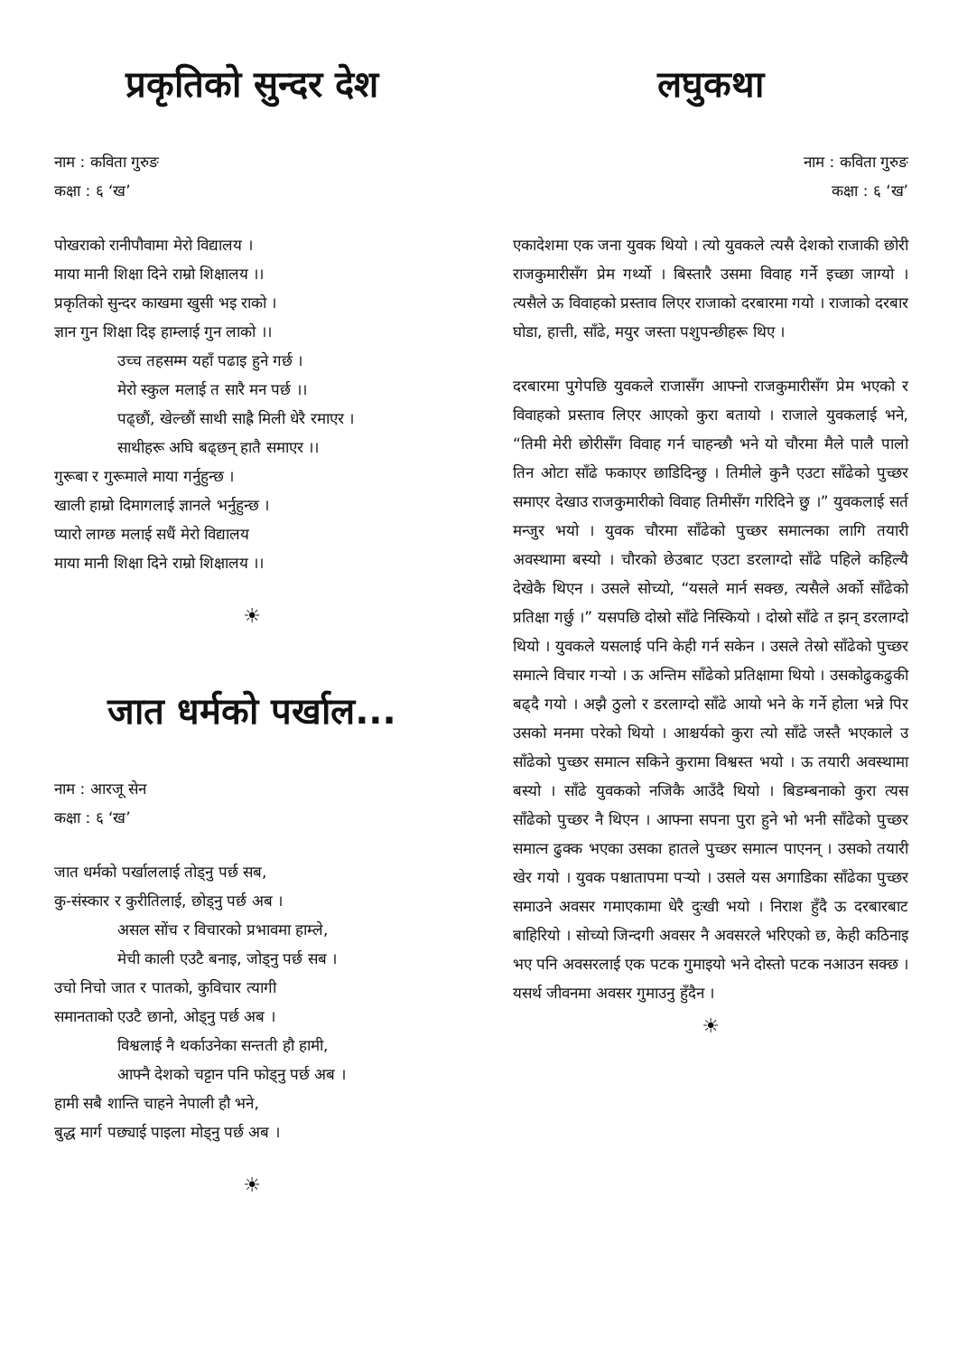प्रकृतिको सुन्दर देश
नाम : कविता गुरुङ
कक्षा : ६ ‘ख’
पोखराको रानीपौवामा मेरो विद्यालय ।
माया मानी शिक्षा दिने राम्रो शिक्षालय ।।
प्रकृतिको सुन्दर काखमा खुसी भइ राको ।
ज्ञान गुन शिक्षा दिइ हाम्लाई गुन लाको ।।
उच्च तहसम्म यहाँ पढाइ हुने गर्छ ।
मेरो स्कुल मलाई त सारै मन पर्छ ।।
पढ्छौं, खेल्छौं साथी साह्रै मिली धेरै रमाएर ।
साथीहरू अघि बढ्छन् हातै समाएर ।।
गुरूबा र गुरूमाले माया गर्नुहुन्छ ।
खाली हाम्रो दिमागलाई ज्ञानले भर्नुहुन्छ ।
प्यारो लाग्छ मलाई सधैं मेरो विद्यालय
माया मानी शिक्षा दिने राम्रो शिक्षालय ।।
☀
जात धर्मको पर्खाल...
नाम : आरजू सेन
कक्षा : ६ ‘ख’
जात धर्मको पर्खाललाई तोड्नु पर्छ सब,
कु-संस्कार र कुरीतिलाई, छोड्नु पर्छ अब ।
असल सोंच र विचारको प्रभावमा हाम्ले,
मेची काली एउटै बनाइ, जोड्नु पर्छ सब ।
उचो निचो जात र पातको, कुविचार त्यागी
समानताको एउटै छानो, ओड्नु पर्छ अब ।
विश्वलाई नै थर्काउनेका सन्तती हौ हामी,
आफ्नै देशको चट्टान पनि फोड्नु पर्छ अब ।
हामी सबै शान्ति चाहने नेपाली हौ भने,
बुद्ध मार्ग पछ्याई पाइला मोड्नु पर्छ अब ।
☀
लघुकथा
नाम : कविता गुरुङ
कक्षा : ६ ‘ख’
एकादेशमा एक जना युवक थियो । त्यो युवकले त्यसै देशको राजाकी छोरी राजकुमारीसँग प्रेम गर्थ्यो । बिस्तारै उसमा विवाह गर्ने इच्छा जाग्यो । त्यसैले ऊ विवाहको प्रस्ताव लिएर राजाको दरबारमा गयो । राजाको दरबार घोडा, हात्ती, साँढे, मयुर जस्ता पशुपन्छीहरू थिए ।
दरबारमा पुगेपछि युवकले राजासँग आफ्नो राजकुमारीसँग प्रेम भएको र विवाहको प्रस्ताव लिएर आएको कुरा बतायो । राजाले युवकलाई भने, “तिमी मेरी छोरीसँग विवाह गर्न चाहन्छौ भने यो चौरमा मैले पालै पालो तिन ओटा साँढे फकाएर छाडिदिन्छु । तिमीले कुनै एउटा साँढेको पुच्छर समाएर देखाउ राजकुमारीको विवाह तिमीसँग गरिदिने छु ।” युवकलाई सर्त मन्जुर भयो । युवक चौरमा साँढेको पुच्छर समात्नका लागि तयारी अवस्थामा बस्यो । चौरको छेउबाट एउटा डरलाग्दो साँढे पहिले कहिल्यै देखेकै थिएन । उसले सोच्यो, “यसले मार्न सक्छ, त्यसैले अर्को साँढेको प्रतिक्षा गर्छु ।” यसपछि दोस्रो साँढे निस्कियो । दोस्रो साँढे त झन् डरलाग्दो थियो । युवकले यसलाई पनि केही गर्न सकेन । उसले तेस्रो साँढेको पुच्छर समात्ने विचार गऱ्यो । ऊ अन्तिम साँढेको प्रतिक्षामा थियो । उसकोढुकढुकी बढ्दै गयो । अझै ठुलो र डरलाग्दो साँढे आयो भने के गर्ने होला भन्ने पिर उसको मनमा परेको थियो । आश्चर्यको कुरा त्यो साँढे जस्तै भएकाले उ साँढेको पुच्छर समात्न सकिने कुरामा विश्वस्त भयो । ऊ तयारी अवस्थामा बस्यो । साँढे युवकको नजिकै आउँदै थियो । बिडम्बनाको कुरा त्यस साँढेको पुच्छर नै थिएन । आफ्ना सपना पुरा हुने भो भनी साँढेको पुच्छर समात्न ढुक्क भएका उसका हातले पुच्छर समात्न पाएनन् । उसको तयारी खेर गयो । युवक पश्चातापमा पऱ्यो । उसले यस अगाडिका साँढेका पुच्छर समाउने अवसर गमाएकामा धेरै दुःखी भयो । निराश हुँदै ऊ दरबारबाट बाहिरियो । सोच्यो जिन्दगी अवसर नै अवसरले भरिएको छ, केही कठिनाइ भए पनि अवसरलाई एक पटक गुमाइयो भने दोस्तो पटक नआउन सक्छ । यसर्थ जीवनमा अवसर गुमाउनु हुँदैन ।
☀